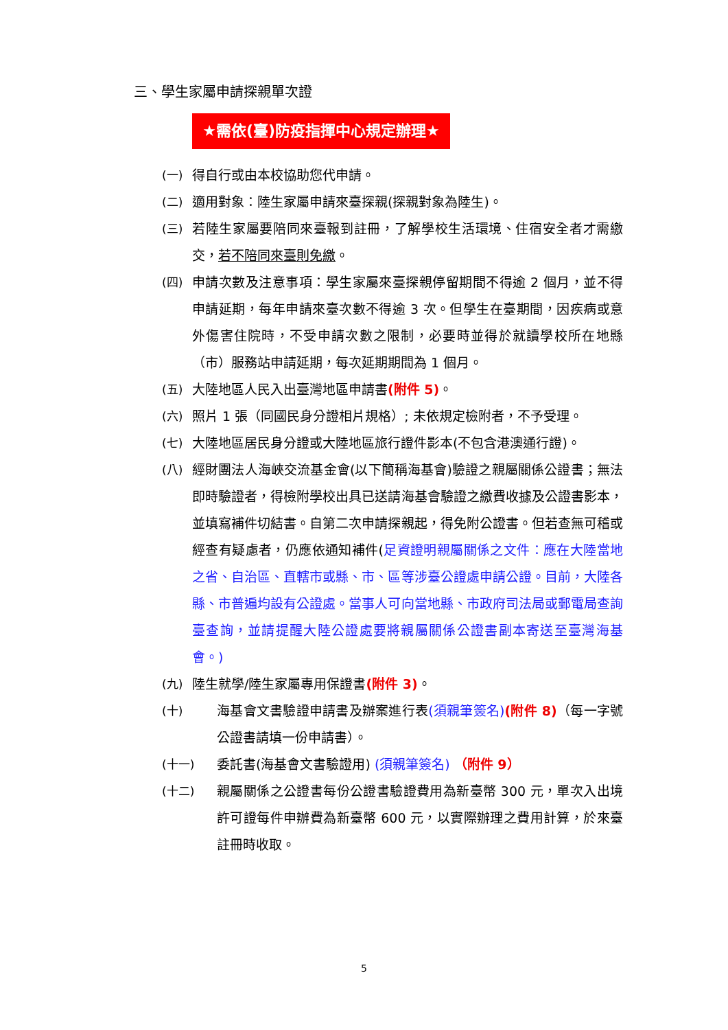三、學生家屬申請探親單次證
★需依(臺)防疫指揮中心規定辦理★
(一) 得自行或由本校協助您代申請。
(二) 適用對象：陸生家屬申請來臺探親(探親對象為陸生)。
(三) 若陸生家屬要陪同來臺報到註冊，了解學校生活環境、住宿安全者才需繳交，若不陪同來臺則免繳。
(四) 申請次數及注意事項：學生家屬來臺探親停留期間不得逾 2 個月，並不得申請延期，每年申請來臺次數不得逾 3 次。但學生在臺期間，因疾病或意外傷害住院時，不受申請次數之限制，必要時並得於就讀學校所在地縣（市）服務站申請延期，每次延期期間為 1 個月。
(五) 大陸地區人民入出臺灣地區申請書(附件 5)。
(六) 照片 1 張（同國民身分證相片規格）; 未依規定檢附者，不予受理。
(七) 大陸地區居民身分證或大陸地區旅行證件影本(不包含港澳通行證)。
(八) 經財團法人海峽交流基金會(以下簡稱海基會)驗證之親屬關係公證書；無法即時驗證者，得檢附學校出具已送請海基會驗證之繳費收據及公證書影本，並填寫補件切結書。自第二次申請探親起，得免附公證書。但若查無可稽或經查有疑慮者，仍應依通知補件(足資證明親屬關係之文件：應在大陸當地之省、自治區、直轄市或縣、市、區等涉臺公證處申請公證。目前，大陸各縣、市普遍均設有公證處。當事人可向當地縣、市政府司法局或郵電局查詢臺查詢，並請提醒大陸公證處要將親屬關係公證書副本寄送至臺灣海基會。)
(九) 陸生就學/陸生家屬專用保證書(附件 3)。
(十) 海基會文書驗證申請書及辦案進行表(須親筆簽名)(附件 8)（每一字號公證書請填一份申請書）。
(十一) 委託書(海基會文書驗證用) (須親筆簽名) （附件 9）
(十二) 親屬關係之公證書每份公證書驗證費用為新臺幣 300 元，單次入出境許可證每件申辦費為新臺幣 600 元，以實際辦理之費用計算，於來臺註冊時收取。
5